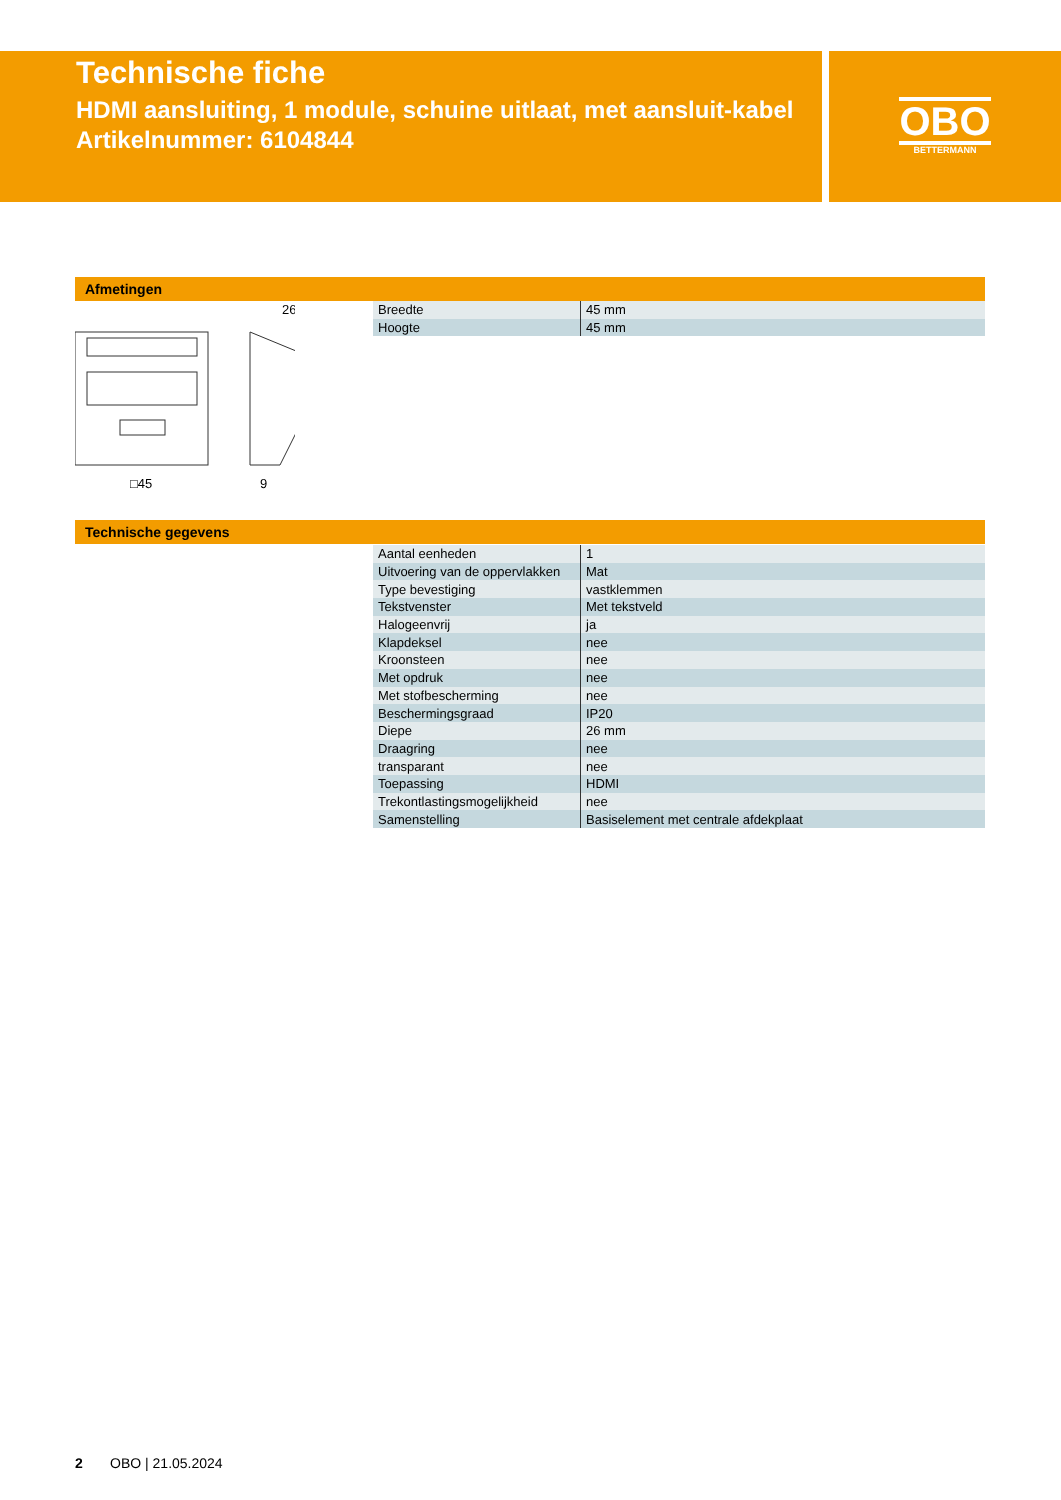Technische fiche
HDMI aansluiting, 1 module, schuine uitlaat, met aansluit-kabel
Artikelnummer: 6104844
OBO
BETTERMANN
Afmetingen
26
□45
9
| Breedte | 45 mm |
| Hoogte | 45 mm |
Technische gegevens
| Aantal eenheden | 1 |
| Uitvoering van de oppervlakken | Mat |
| Type bevestiging | vastklemmen |
| Tekstvenster | Met tekstveld |
| Halogeenvrij | ja |
| Klapdeksel | nee |
| Kroonsteen | nee |
| Met opdruk | nee |
| Met stofbescherming | nee |
| Beschermingsgraad | IP20 |
| Diepe | 26 mm |
| Draagring | nee |
| transparant | nee |
| Toepassing | HDMI |
| Trekontlastingsmogelijkheid | nee |
| Samenstelling | Basiselement met centrale afdekplaat |
2 OBO | 21.05.2024